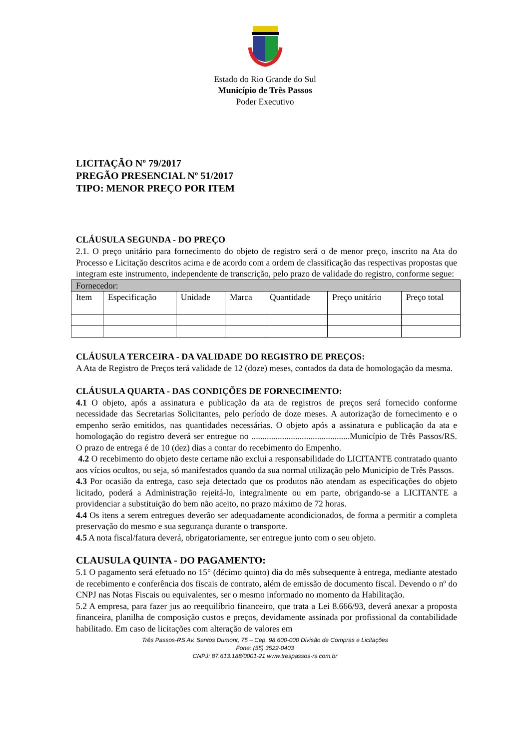Estado do Rio Grande do Sul
Município de Três Passos
Poder Executivo
LICITAÇÃO Nº 79/2017
PREGÃO PRESENCIAL Nº 51/2017
TIPO: MENOR PREÇO POR ITEM
CLÁUSULA SEGUNDA - DO PREÇO
2.1. O preço unitário para fornecimento do objeto de registro será o de menor preço, inscrito na Ata do Processo e Licitação descritos acima e de acordo com a ordem de classificação das respectivas propostas que integram este instrumento, independente de transcrição, pelo prazo de validade do registro, conforme segue:
| Fornecedor: | | | | | | |
| Item | Especificação | Unidade | Marca | Quantidade | Preço unitário | Preço total |
CLÁUSULA TERCEIRA - DA VALIDADE DO REGISTRO DE PREÇOS:
A Ata de Registro de Preços terá validade de 12 (doze) meses, contados da data de homologação da mesma.
CLÁUSULA QUARTA - DAS CONDIÇÕES DE FORNECIMENTO:
4.1 O objeto, após a assinatura e publicação da ata de registros de preços será fornecido conforme necessidade das Secretarias Solicitantes, pelo período de doze meses. A autorização de fornecimento e o empenho serão emitidos, nas quantidades necessárias. O objeto após a assinatura e publicação da ata e homologação do registro deverá ser entregue no .............................................Município de Três Passos/RS. O prazo de entrega é de 10 (dez) dias a contar do recebimento do Empenho.
4.2 O recebimento do objeto deste certame não exclui a responsabilidade do LICITANTE contratado quanto aos vícios ocultos, ou seja, só manifestados quando da sua normal utilização pelo Município de Três Passos.
4.3 Por ocasião da entrega, caso seja detectado que os produtos não atendam as especificações do objeto licitado, poderá a Administração rejeitá-lo, integralmente ou em parte, obrigando-se a LICITANTE a providenciar a substituição do bem não aceito, no prazo máximo de 72 horas.
4.4 Os itens a serem entregues deverão ser adequadamente acondicionados, de forma a permitir a completa preservação do mesmo e sua segurança durante o transporte.
4.5 A nota fiscal/fatura deverá, obrigatoriamente, ser entregue junto com o seu objeto.
CLAUSULA QUINTA - DO PAGAMENTO:
5.1 O pagamento será efetuado no 15° (décimo quinto) dia do mês subsequente à entrega, mediante atestado de recebimento e conferência dos fiscais de contrato, além de emissão de documento fiscal. Devendo o nº do CNPJ nas Notas Fiscais ou equivalentes, ser o mesmo informado no momento da Habilitação.
5.2 A empresa, para fazer jus ao reequilíbrio financeiro, que trata a Lei 8.666/93, deverá anexar a proposta financeira, planilha de composição custos e preços, devidamente assinada por profissional da contabilidade habilitado. Em caso de licitações com alteração de valores em
Três Passos-RS Av. Santos Dumont, 75 – Cep. 98.600-000 Divisão de Compras e Licitações
Fone: (55) 3522-0403
CNPJ: 87.613.188/0001-21 www.trespassos-rs.com.br